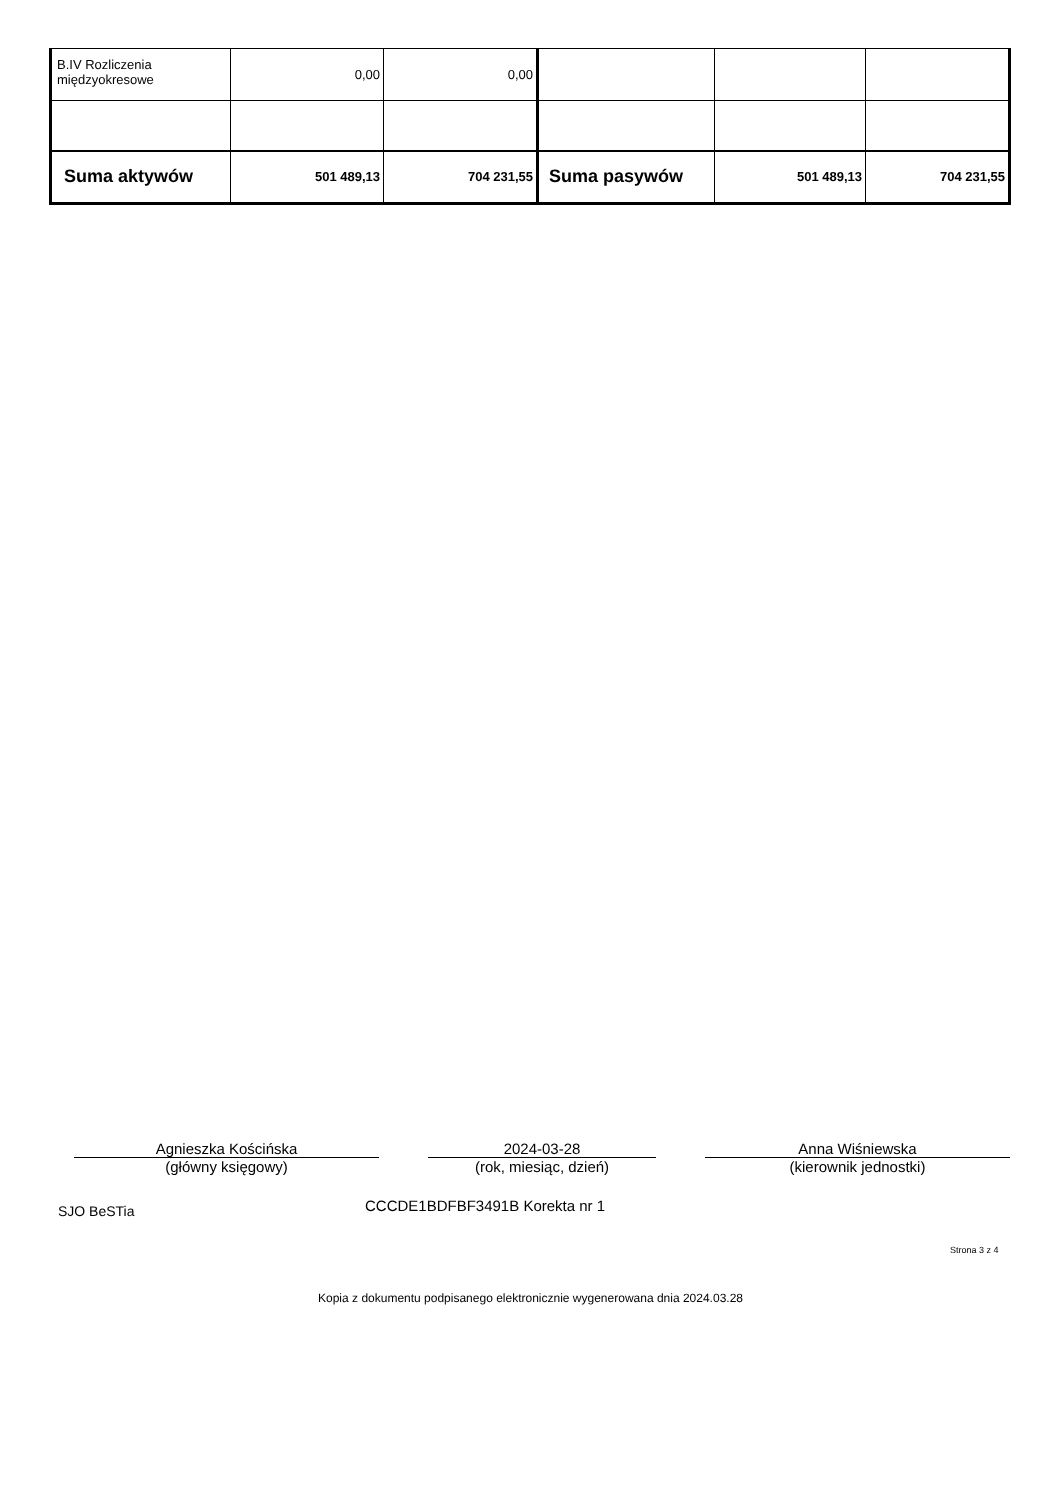| B.IV Rozliczenia międzyokresowe | 0,00 | 0,00 | | | |
| Suma aktywów | 501 489,13 | 704 231,55 | Suma pasywów | 501 489,13 | 704 231,55 |
Agnieszka Kościńska
(główny księgowy)
2024-03-28
(rok, miesiąc, dzień)
Anna Wiśniewska
(kierownik jednostki)
SJO BeSTia CCCDE1BDFBF3491B Korekta nr 1
Strona 3 z 4
Kopia z dokumentu podpisanego elektronicznie wygenerowana dnia 2024.03.28